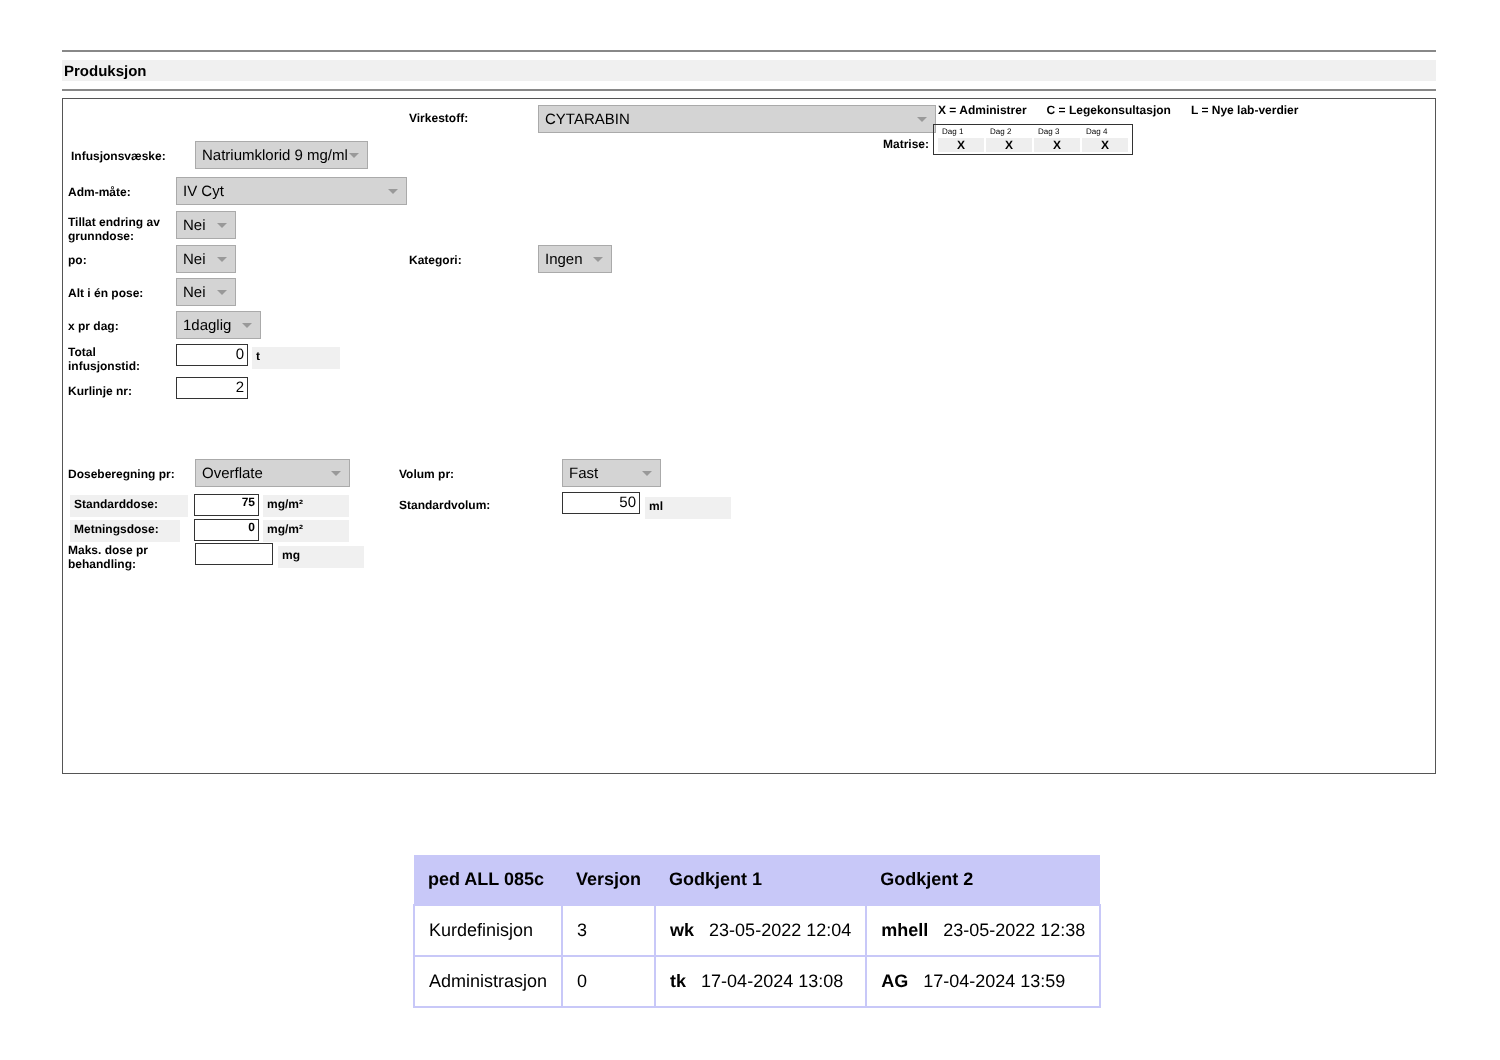Produksjon
Virkestoff: CYTARABIN
X = Administrer C = Legekonsultasjon L = Nye lab-verdier
Matrise:
| Dag 1 | Dag 2 | Dag 3 | Dag 4 |
| X | X | X | X |
Infusjonsvæske:
Natriumklorid 9 mg/ml
Adm-måte: IV Cyt
Tillat endring av
grunndose:
Nei
po: Nei Kategori: Ingen
Alt i én pose: Nei
x pr dag: 1daglig
Total
infusjonstid:
0 t
Kurlinje nr: 2
Doseberegning pr: Overflate Volum pr: Fast
Standarddose: 75 mg/m² Standardvolum: 50 ml
Metningsdose: 0 mg/m²
Maks. dose pr
behandling:
mg
| ped ALL 085c | Versjon | Godkjent 1 | Godkjent 2 |
| --- | --- | --- | --- |
| Kurdefinisjon | 3 | wk 23-05-2022 12:04 | mhell 23-05-2022 12:38 |
| Administrasjon | 0 | tk 17-04-2024 13:08 | AG 17-04-2024 13:59 |